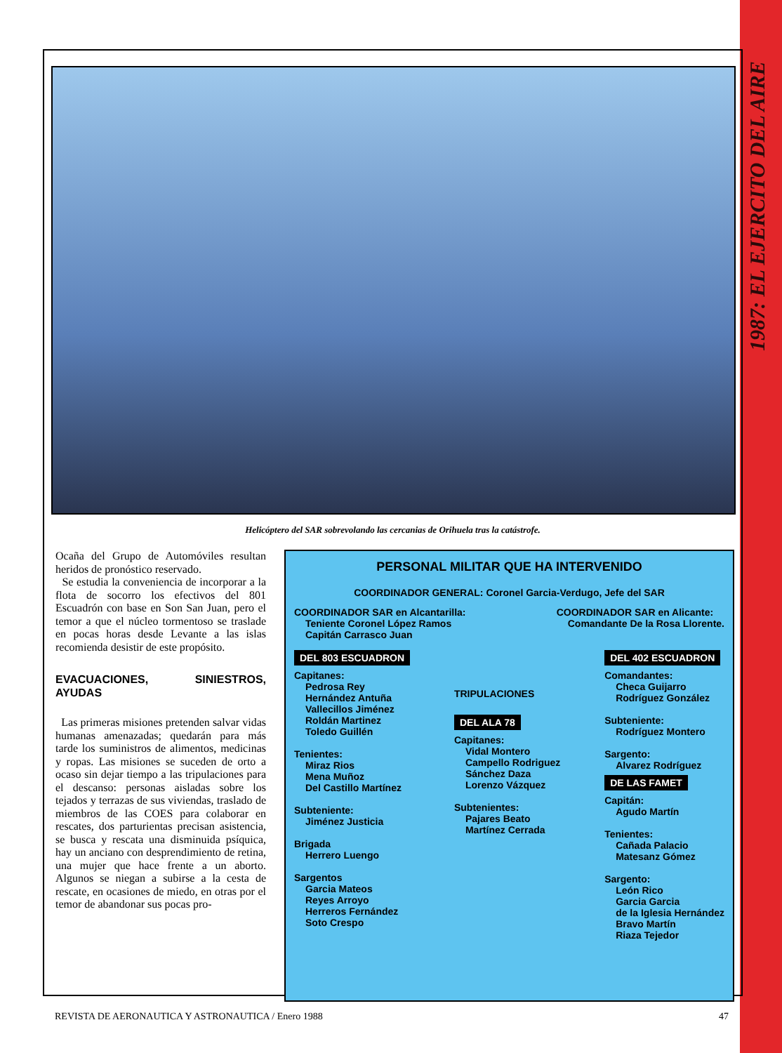1987: EL EJERCITO DEL AIRE
Helicóptero del SAR sobrevolando las cercanias de Orihuela tras la catástrofe.
Ocaña del Grupo de Automóviles resultan heridos de pronóstico reservado.
Se estudia la conveniencia de incorporar a la flota de socorro los efectivos del 801 Escuadrón con base en Son San Juan, pero el temor a que el núcleo tormentoso se traslade en pocas horas desde Levante a las islas recomienda desistir de este propósito.
EVACUACIONES, SINIESTROS, AYUDAS
Las primeras misiones pretenden salvar vidas humanas amenazadas; quedarán para más tarde los suministros de alimentos, medicinas y ropas. Las misiones se suceden de orto a ocaso sin dejar tiempo a las tripulaciones para el descanso: personas aisladas sobre los tejados y terrazas de sus viviendas, traslado de miembros de las COES para colaborar en rescates, dos parturientas precisan asistencia, se busca y rescata una disminuida psíquica, hay un anciano con desprendimiento de retina, una mujer que hace frente a un aborto. Algunos se niegan a subirse a la cesta de rescate, en ocasiones de miedo, en otras por el temor de abandonar sus pocas pro-
PERSONAL MILITAR QUE HA INTERVENIDO
COORDINADOR GENERAL: Coronel Garcia-Verdugo, Jefe del SAR
COORDINADOR SAR en Alcantarilla:
Teniente Coronel López Ramos
Capitán Carrasco Juan
COORDINADOR SAR en Alicante:
Comandante De la Rosa Llorente.
DEL 803 ESCUADRON
Capitanes:
Pedrosa Rey
Hernández Antuña
Vallecillos Jiménez
Roldán Martinez
Toledo Guillén
Tenientes:
Miraz Rios
Mena Muñoz
Del Castillo Martínez
Subteniente:
Jiménez Justicia
Brigada
Herrero Luengo
Sargentos
Garcia Mateos
Reyes Arroyo
Herreros Fernández
Soto Crespo
TRIPULACIONES
DEL ALA 78
Capitanes:
Vidal Montero
Campello Rodriguez
Sánchez Daza
Lorenzo Vázquez
Subtenientes:
Pajares Beato
Martínez Cerrada
DEL 402 ESCUADRON
Comandantes:
Checa Guijarro
Rodríguez González
Subteniente:
Rodríguez Montero
Sargento:
Alvarez Rodríguez
DE LAS FAMET
Capitán:
Agudo Martín
Tenientes:
Cañada Palacio
Matesanz Gómez
Sargento:
León Rico
Garcia Garcia
de la Iglesia Hernández
Bravo Martín
Riaza Tejedor
REVISTA DE AERONAUTICA Y ASTRONAUTICA / Enero 1988 47